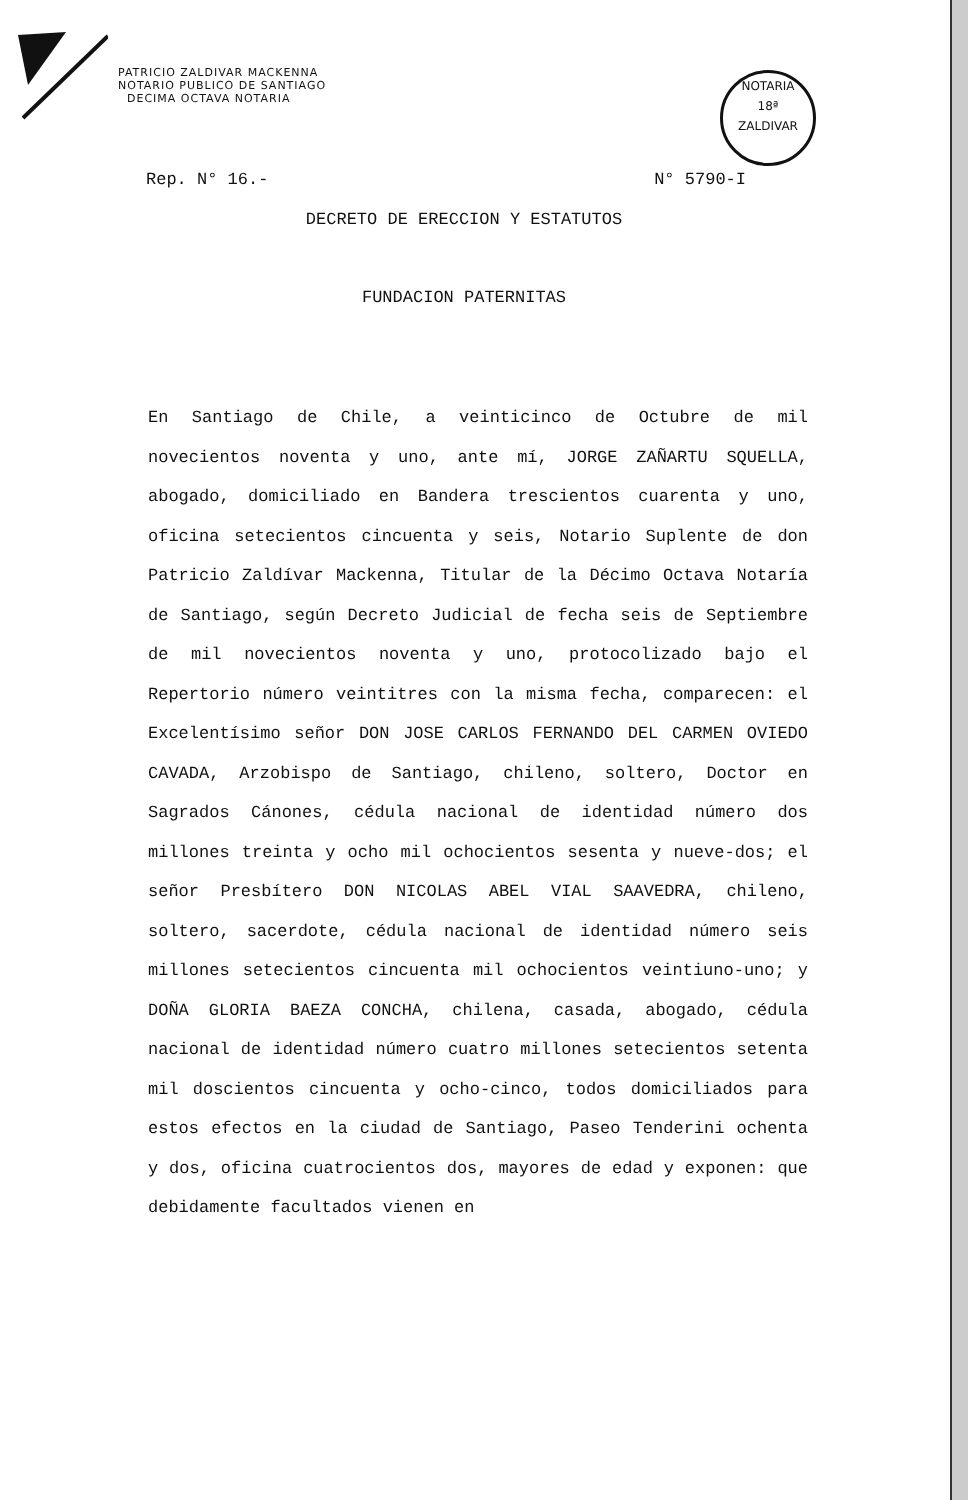PATRICIO ZALDIVAR MACKENNA
NOTARIO PUBLICO DE SANTIAGO
DECIMA OCTAVA NOTARIA
NOTARIA
18ª
ZALDIVAR
Rep. N° 16.- N° 5790-I
DECRETO DE ERECCION Y ESTATUTOS
FUNDACION PATERNITAS
En Santiago de Chile, a veinticinco de Octubre de mil novecientos noventa y uno, ante mí, JORGE ZAÑARTU SQUELLA, abogado, domiciliado en Bandera trescientos cuarenta y uno, oficina setecientos cincuenta y seis, Notario Suplente de don Patricio Zaldívar Mackenna, Titular de la Décimo Octava Notaría de Santiago, según Decreto Judicial de fecha seis de Septiembre de mil novecientos noventa y uno, protocolizado bajo el Repertorio número veintitres con la misma fecha, comparecen: el Excelentísimo señor DON JOSE CARLOS FERNANDO DEL CARMEN OVIEDO CAVADA, Arzobispo de Santiago, chileno, soltero, Doctor en Sagrados Cánones, cédula nacional de identidad número dos millones treinta y ocho mil ochocientos sesenta y nueve-dos; el señor Presbítero DON NICOLAS ABEL VIAL SAAVEDRA, chileno, soltero, sacerdote, cédula nacional de identidad número seis millones setecientos cincuenta mil ochocientos veintiuno-uno; y DOÑA GLORIA BAEZA CONCHA, chilena, casada, abogado, cédula nacional de identidad número cuatro millones setecientos setenta mil doscientos cincuenta y ocho-cinco, todos domiciliados para estos efectos en la ciudad de Santiago, Paseo Tenderini ochenta y dos, oficina cuatrocientos dos, mayores de edad y exponen: que debidamente facultados vienen en